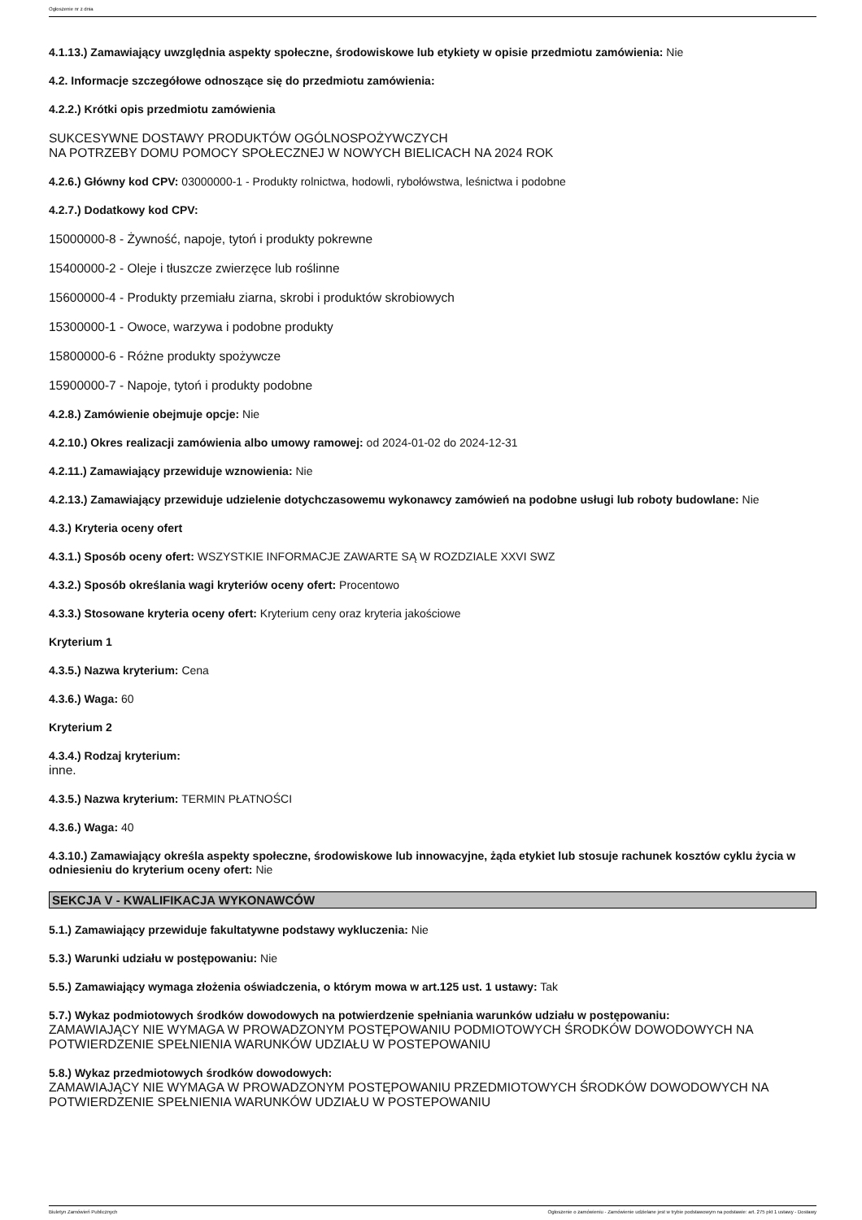Ogłoszenie nr z dnia
4.1.13.) Zamawiający uwzględnia aspekty społeczne, środowiskowe lub etykiety w opisie przedmiotu zamówienia: Nie
4.2. Informacje szczegółowe odnoszące się do przedmiotu zamówienia:
4.2.2.) Krótki opis przedmiotu zamówienia
SUKCESYWNE DOSTAWY PRODUKTÓW OGÓLNOSPOŻYWCZYCH
NA POTRZEBY DOMU POMOCY SPOŁECZNEJ W NOWYCH BIELICACH NA 2024 ROK
4.2.6.) Główny kod CPV: 03000000-1 - Produkty rolnictwa, hodowli, rybołówstwa, leśnictwa i podobne
4.2.7.) Dodatkowy kod CPV:
15000000-8 - Żywność, napoje, tytoń i produkty pokrewne
15400000-2 - Oleje i tłuszcze zwierzęce lub roślinne
15600000-4 - Produkty przemiału ziarna, skrobi i produktów skrobiowych
15300000-1 - Owoce, warzywa i podobne produkty
15800000-6 - Różne produkty spożywcze
15900000-7 - Napoje, tytoń i produkty podobne
4.2.8.) Zamówienie obejmuje opcje: Nie
4.2.10.) Okres realizacji zamówienia albo umowy ramowej: od 2024-01-02 do 2024-12-31
4.2.11.) Zamawiający przewiduje wznowienia: Nie
4.2.13.) Zamawiający przewiduje udzielenie dotychczasowemu wykonawcy zamówień na podobne usługi lub roboty budowlane: Nie
4.3.) Kryteria oceny ofert
4.3.1.) Sposób oceny ofert: WSZYSTKIE INFORMACJE ZAWARTE SĄ W ROZDZIALE XXVI SWZ
4.3.2.) Sposób określania wagi kryteriów oceny ofert: Procentowo
4.3.3.) Stosowane kryteria oceny ofert: Kryterium ceny oraz kryteria jakościowe
Kryterium 1
4.3.5.) Nazwa kryterium: Cena
4.3.6.) Waga: 60
Kryterium 2
4.3.4.) Rodzaj kryterium:
inne.
4.3.5.) Nazwa kryterium: TERMIN PŁATNOŚCI
4.3.6.) Waga: 40
4.3.10.) Zamawiający określa aspekty społeczne, środowiskowe lub innowacyjne, żąda etykiet lub stosuje rachunek kosztów cyklu życia w odniesieniu do kryterium oceny ofert: Nie
SEKCJA V - KWALIFIKACJA WYKONAWCÓW
5.1.) Zamawiający przewiduje fakultatywne podstawy wykluczenia: Nie
5.3.) Warunki udziału w postępowaniu: Nie
5.5.) Zamawiający wymaga złożenia oświadczenia, o którym mowa w art.125 ust. 1 ustawy: Tak
5.7.) Wykaz podmiotowych środków dowodowych na potwierdzenie spełniania warunków udziału w postępowaniu:
ZAMAWIAJĄCY NIE WYMAGA W PROWADZONYM POSTĘPOWANIU PODMIOTOWYCH ŚRODKÓW DOWODOWYCH NA POTWIERDZENIE SPEŁNIENIA WARUNKÓW UDZIAŁU W POSTEPOWANIU
5.8.) Wykaz przedmiotowych środków dowodowych:
ZAMAWIAJĄCY NIE WYMAGA W PROWADZONYM POSTĘPOWANIU PRZEDMIOTOWYCH ŚRODKÓW DOWODOWYCH NA POTWIERDZENIE SPEŁNIENIA WARUNKÓW UDZIAŁU W POSTEPOWANIU
Biuletyn Zamówień Publicznych Ogłoszenie o zamówieniu - Zamówienie udzielane jest w trybie podstawowym na podstawie: art. 275 pkt 1 ustawy - Dostawy